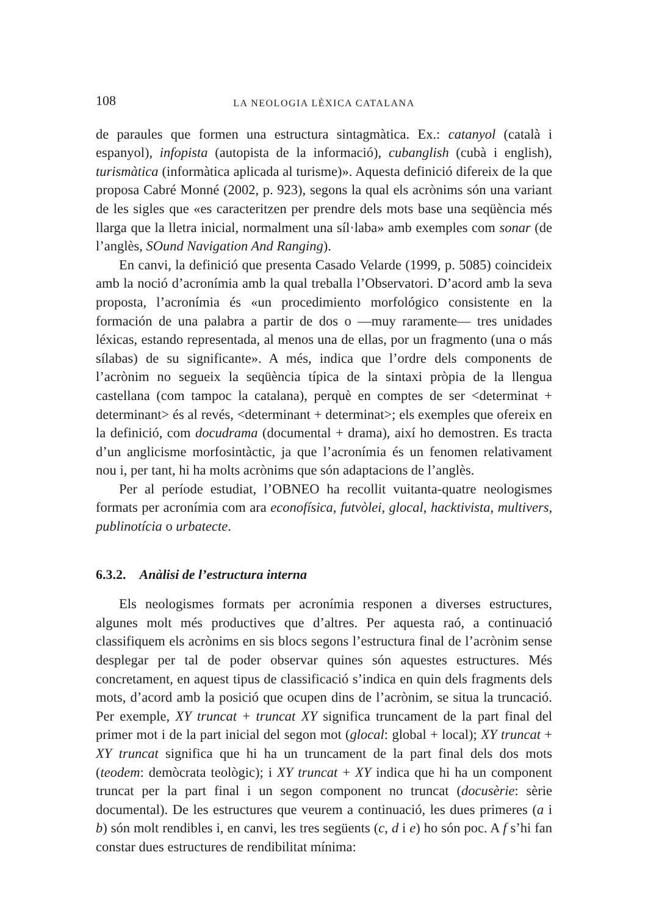108 LA NEOLOGIA LÈXICA CATALANA
de paraules que formen una estructura sintagmàtica. Ex.: catanyol (català i espanyol), infopista (autopista de la informació), cubanglish (cubà i english), turismàtica (informàtica aplicada al turisme)». Aquesta definició difereix de la que proposa Cabré Monné (2002, p. 923), segons la qual els acrònims són una variant de les sigles que «es caracteritzen per prendre dels mots base una seqüència més llarga que la lletra inicial, normalment una síl·laba» amb exemples com sonar (de l’anglès, SOund Navigation And Ranging).
En canvi, la definició que presenta Casado Velarde (1999, p. 5085) coincideix amb la noció d’acronímia amb la qual treballa l’Observatori. D’acord amb la seva proposta, l’acronímia és «un procedimiento morfológico consistente en la formación de una palabra a partir de dos o —muy raramente— tres unidades léxicas, estando representada, al menos una de ellas, por un fragmento (una o más sílabas) de su significante». A més, indica que l’ordre dels components de l’acrònim no segueix la seqüència típica de la sintaxi pròpia de la llengua castellana (com tampoc la catalana), perquè en comptes de ser <determinat + determinant> és al revés, <determinant + determinat>; els exemples que ofereix en la definició, com docudrama (documental + drama), així ho demostren. Es tracta d’un anglicisme morfosintàctic, ja que l’acronímia és un fenomen relativament nou i, per tant, hi ha molts acrònims que són adaptacions de l’anglès.
Per al període estudiat, l’OBNEO ha recollit vuitanta-quatre neologismes formats per acronímia com ara econofísica, futvòlei, glocal, hacktivista, multivers, publinotícia o urbatecte.
6.3.2. Anàlisi de l’estructura interna
Els neologismes formats per acronímia responen a diverses estructures, algunes molt més productives que d’altres. Per aquesta raó, a continuació classifiquem els acrònims en sis blocs segons l’estructura final de l’acrònim sense desplegar per tal de poder observar quines són aquestes estructures. Més concretament, en aquest tipus de classificació s’indica en quin dels fragments dels mots, d’acord amb la posició que ocupen dins de l’acrònim, se situa la truncació. Per exemple, XY truncat + truncat XY significa truncament de la part final del primer mot i de la part inicial del segon mot (glocal: global + local); XY truncat + XY truncat significa que hi ha un truncament de la part final dels dos mots (teodem: demòcrata teològic); i XY truncat + XY indica que hi ha un component truncat per la part final i un segon component no truncat (docusèrie: sèrie documental). De les estructures que veurem a continuació, les dues primeres (a i b) són molt rendibles i, en canvi, les tres següents (c, d i e) ho són poc. A f s’hi fan constar dues estructures de rendibilitat mínima: